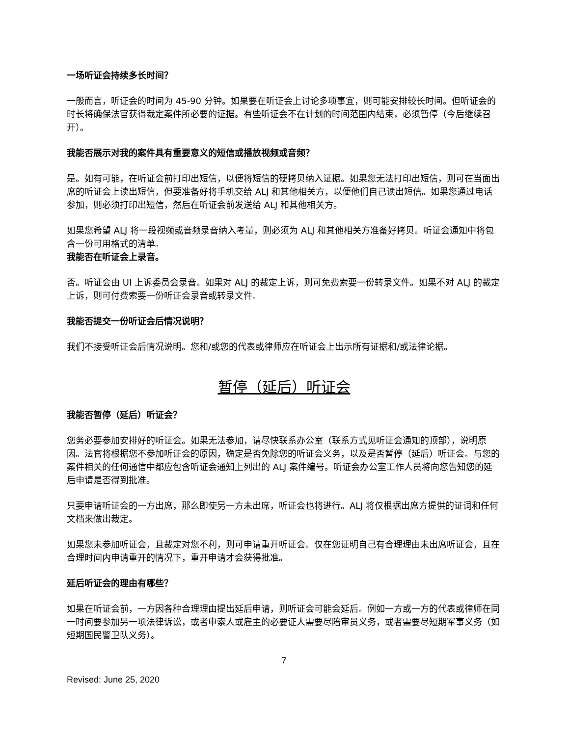一场听证会持续多长时间？
一般而言，听证会的时间为 45-90 分钟。如果要在听证会上讨论多项事宜，则可能安排较长时间。但听证会的时长将确保法官获得裁定案件所必要的证据。有些听证会不在计划的时间范围内结束，必须暂停（今后继续召开）。
我能否展示对我的案件具有重要意义的短信或播放视频或音频？
是。如有可能，在听证会前打印出短信，以便将短信的硬拷贝纳入证据。如果您无法打印出短信，则可在当面出席的听证会上读出短信，但要准备好将手机交给 ALJ 和其他相关方，以便他们自己读出短信。如果您通过电话参加，则必须打印出短信，然后在听证会前发送给 ALJ 和其他相关方。
如果您希望 ALJ 将一段视频或音频录音纳入考量，则必须为 ALJ 和其他相关方准备好拷贝。听证会通知中将包含一份可用格式的清单。
我能否在听证会上录音。
否。听证会由 UI 上诉委员会录音。如果对 ALJ 的裁定上诉，则可免费索要一份转录文件。如果不对 ALJ 的裁定上诉，则可付费索要一份听证会录音或转录文件。
我能否提交一份听证会后情况说明？
我们不接受听证会后情况说明。您和/或您的代表或律师应在听证会上出示所有证据和/或法律论据。
暂停（延后）听证会
我能否暂停（延后）听证会？
您务必要参加安排好的听证会。如果无法参加，请尽快联系办公室（联系方式见听证会通知的顶部），说明原因。法官将根据您不参加听证会的原因，确定是否免除您的听证会义务，以及是否暂停（延后）听证会。与您的案件相关的任何通信中都应包含听证会通知上列出的 ALJ 案件编号。听证会办公室工作人员将向您告知您的延后申请是否得到批准。
只要申请听证会的一方出席，那么即使另一方未出席，听证会也将进行。ALJ 将仅根据出席方提供的证词和任何文档来做出裁定。
如果您未参加听证会，且裁定对您不利，则可申请重开听证会。仅在您证明自己有合理理由未出席听证会，且在合理时间内申请重开的情况下，重开申请才会获得批准。
延后听证会的理由有哪些？
如果在听证会前，一方因各种合理理由提出延后申请，则听证会可能会延后。例如一方或一方的代表或律师在同一时间要参加另一项法律诉讼，或者申索人或雇主的必要证人需要尽陪审员义务，或者需要尽短期军事义务（如短期国民警卫队义务）。
7
Revised: June 25, 2020